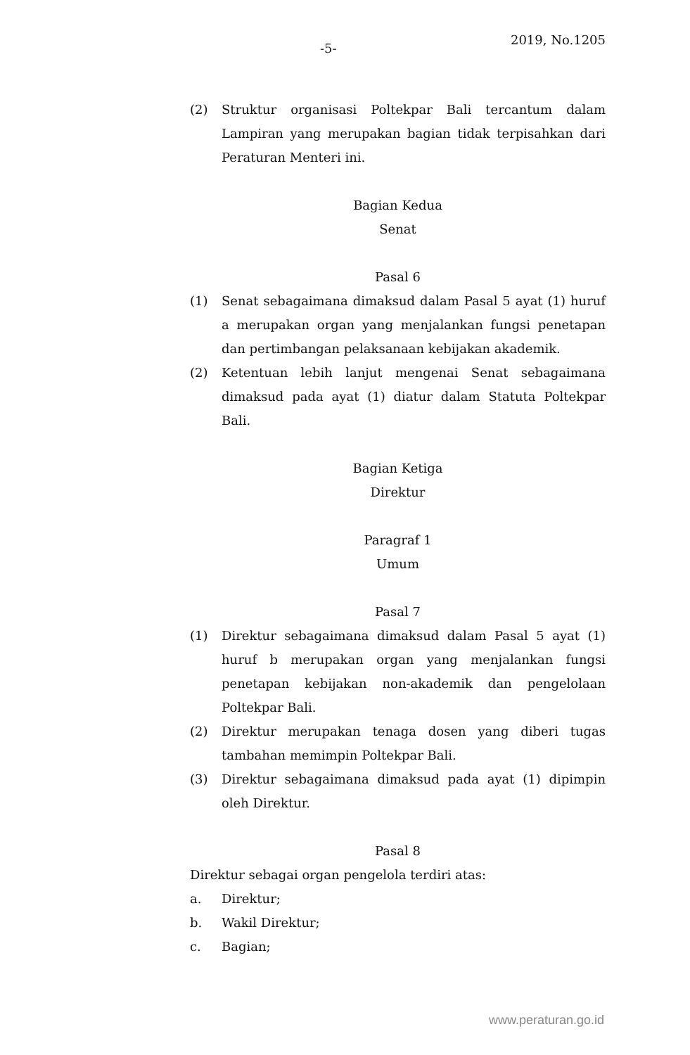-5-
2019, No.1205
(2) Struktur organisasi Poltekpar Bali tercantum dalam Lampiran yang merupakan bagian tidak terpisahkan dari Peraturan Menteri ini.
Bagian Kedua
Senat
Pasal 6
(1) Senat sebagaimana dimaksud dalam Pasal 5 ayat (1) huruf a merupakan organ yang menjalankan fungsi penetapan dan pertimbangan pelaksanaan kebijakan akademik.
(2) Ketentuan lebih lanjut mengenai Senat sebagaimana dimaksud pada ayat (1) diatur dalam Statuta Poltekpar Bali.
Bagian Ketiga
Direktur
Paragraf 1
Umum
Pasal 7
(1) Direktur sebagaimana dimaksud dalam Pasal 5 ayat (1) huruf b merupakan organ yang menjalankan fungsi penetapan kebijakan non-akademik dan pengelolaan Poltekpar Bali.
(2) Direktur merupakan tenaga dosen yang diberi tugas tambahan memimpin Poltekpar Bali.
(3) Direktur sebagaimana dimaksud pada ayat (1) dipimpin oleh Direktur.
Pasal 8
Direktur sebagai organ pengelola terdiri atas:
a. Direktur;
b. Wakil Direktur;
c. Bagian;
www.peraturan.go.id